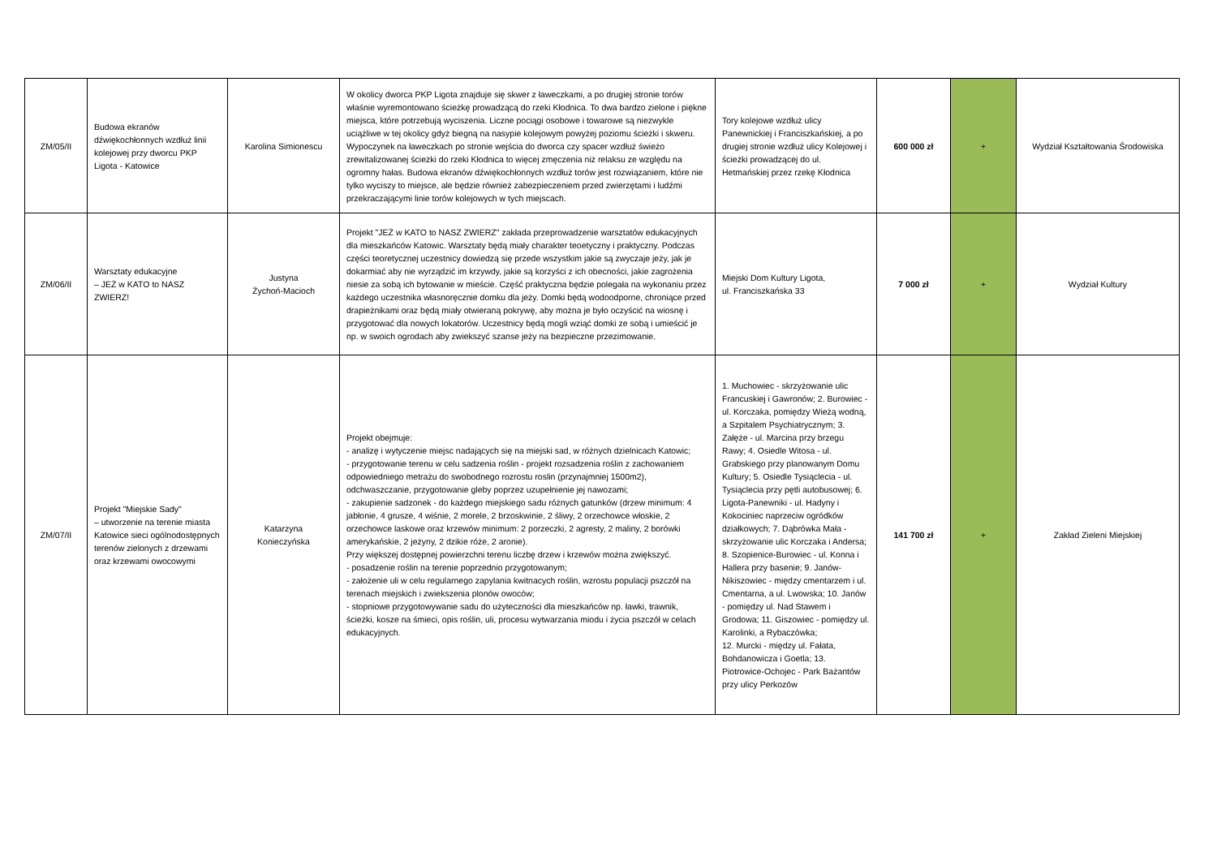| ZM/05/II | Budowa ekranów dźwiękochłonnych wzdłuż linii kolejowej przy dworcu PKP Ligota - Katowice | Karolina Simionescu | W okolicy dworca PKP Ligota znajduje się skwer z ławeczkami, a po drugiej stronie torów właśnie wyremontowano ścieżkę prowadzącą do rzeki Kłodnica. To dwa bardzo zielone i piękne miejsca, które potrzebują wyciszenia. Liczne pociągi osobowe i towarowe są niezwykle uciążliwe w tej okolicy gdyż biegną na nasypie kolejowym powyżej poziomu ścieżki i skweru. Wypoczynek na ławeczkach po stronie wejścia do dworca czy spacer wzdłuż świeżo zrewitalizowanej ścieżki do rzeki Kłodnica to więcej zmęczenia niż relaksu ze względu na ogromny hałas. Budowa ekranów dźwiękochłonnych wzdłuż torów jest rozwiązaniem, które nie tylko wyciszy to miejsce, ale będzie również zabezpieczeniem przed zwierzętami i ludźmi przekraczającymi linie torów kolejowych w tych miejscach. | Tory kolejowe wzdłuż ulicy Panewnickiej i Franciszkańskiej, a po drugiej stronie wzdłuż ulicy Kolejowej i ścieżki prowadzącej do ul. Hetmańskiej przez rzekę Kłodnica | 600 000 zł | + | Wydział Kształtowania Środowiska |
| ZM/06/II | Warsztaty edukacyjne – JEŻ w KATO to NASZ ZWIERZ! | Justyna Żychoń-Macioch | Projekt "JEŻ w KATO to NASZ ZWIERZ" zakłada przeprowadzenie warsztatów edukacyjnych dla mieszkańców Katowic. Warsztaty będą miały charakter teoetyczny i praktyczny. Podczas części teoretycznej uczestnicy dowiedzą się przede wszystkim jakie są zwyczaje jeży, jak je dokarmiać aby nie wyrządzić im krzywdy, jakie są korzyści z ich obecności, jakie zagrożenia niesie za sobą ich bytowanie w mieście. Część praktyczna będzie polegała na wykonaniu przez każdego uczestnika własnoręcznie domku dla jeży. Domki będą wodoodporne, chroniące przed drapieżnikami oraz będą miały otwieraną pokrywę, aby można je było oczyścić na wiosnę i przygotować dla nowych lokatorów. Uczestnicy będą mogli wziąć domki ze sobą i umieścić je np. w swoich ogrodach aby zwiekszyć szanse jeży na bezpieczne przezimowanie. | Miejski Dom Kultury Ligota, ul. Franciszkańska 33 | 7 000 zł | + | Wydział Kultury |
| ZM/07/II | Projekt "Miejskie Sady" – utworzenie na terenie miasta Katowice sieci ogólnodostępnych terenów zielonych z drzewami oraz krzewami owocowymi | Katarzyna Konieczyńska | Projekt obejmuje: - analizę i wytyczenie miejsc nadających się na miejski sad, w różnych dzielnicach Katowic; - przygotowanie terenu w celu sadzenia roślin - projekt rozsadzenia roślin z zachowaniem odpowiedniego metrażu do swobodnego rozrostu roslin (przynajmniej 1500m2), odchwaszczanie, przygotowanie gleby poprzez uzupełnienie jej nawozami; - zakupienie sadzonek - do każdego miejskiego sadu różnych gatunków (drzew minimum: 4 jabłonie, 4 grusze, 4 wiśnie, 2 morele, 2 brzoskwinie, 2 śliwy, 2 orzechowce włoskie, 2 orzechowce laskowe oraz krzewów minimum: 2 porzeczki, 2 agresty, 2 maliny, 2 borówki amerykańskie, 2 jeżyny, 2 dzikie róże, 2 aronie). Przy większej dostępnej powierzchni terenu liczbę drzew i krzewów można zwiększyć. - posadzenie roślin na terenie poprzednio przygotowanym; - założenie uli w celu regularnego zapylania kwitnacych roślin, wzrostu populacji pszczół na terenach miejskich i zwiekszenia plonów owoców; - stopniowe przygotowywanie sadu do użyteczności dla mieszkańców np. ławki, trawnik, ścieżki, kosze na śmieci, opis roślin, uli, procesu wytwarzania miodu i życia pszczół w celach edukacyjnych. | 1. Muchowiec - skrzyżowanie ulic Francuskiej i Gawronów; 2. Burowiec - ul. Korczaka, pomiędzy Wieżą wodną, a Szpitalem Psychiatrycznym; 3. Załęże - ul. Marcina przy brzegu Rawy; 4. Osiedle Witosa - ul. Grabskiego przy planowanym Domu Kultury; 5. Osiedle Tysiąclecia - ul. Tysiąclecia przy pętli autobusowej; 6. Ligota-Panewniki - ul. Hadyny i Kokociniec naprzeciw ogródków działkowych; 7. Dąbrówka Mała - skrzyżowanie ulic Korczaka i Andersa; 8. Szopienice-Burowiec - ul. Konna i Hallera przy basenie; 9. Janów-Nikiszowiec - między cmentarzem i ul. Cmentarna, a ul. Lwowska; 10. Janów - pomiędzy ul. Nad Stawem i Grodowa; 11. Giszowiec - pomiędzy ul. Karolinki, a Rybaczówka; 12. Murcki - między ul. Fałata, Bohdanowicza i Goetla; 13. Piotrowice-Ochojec - Park Bażantów przy ulicy Perkozów | 141 700 zł | + | Zakład Zieleni Miejskiej |